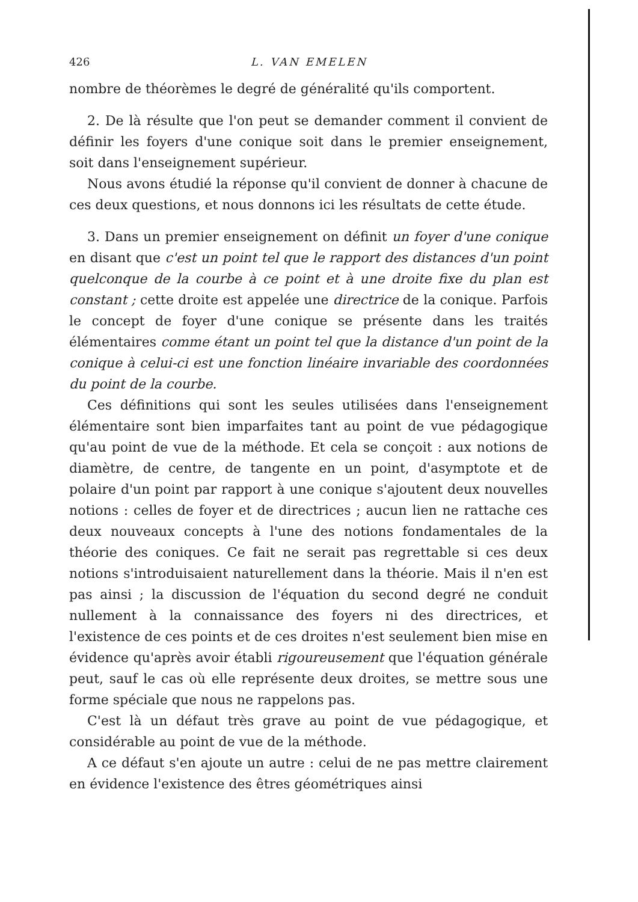426 L. VAN EMELEN
nombre de théorèmes le degré de généralité qu'ils comportent.
2. De là résulte que l'on peut se demander comment il convient de définir les foyers d'une conique soit dans le premier enseignement, soit dans l'enseignement supérieur.
Nous avons étudié la réponse qu'il convient de donner à chacune de ces deux questions, et nous donnons ici les résultats de cette étude.
3. Dans un premier enseignement on définit un foyer d'une conique en disant que c'est un point tel que le rapport des distances d'un point quelconque de la courbe à ce point et à une droite fixe du plan est constant ; cette droite est appelée une directrice de la conique. Parfois le concept de foyer d'une conique se présente dans les traités élémentaires comme étant un point tel que la distance d'un point de la conique à celui-ci est une fonction linéaire invariable des coordonnées du point de la courbe.
Ces définitions qui sont les seules utilisées dans l'enseignement élémentaire sont bien imparfaites tant au point de vue pédagogique qu'au point de vue de la méthode. Et cela se conçoit : aux notions de diamètre, de centre, de tangente en un point, d'asymptote et de polaire d'un point par rapport à une conique s'ajoutent deux nouvelles notions : celles de foyer et de directrices ; aucun lien ne rattache ces deux nouveaux concepts à l'une des notions fondamentales de la théorie des coniques. Ce fait ne serait pas regrettable si ces deux notions s'introduisaient naturellement dans la théorie. Mais il n'en est pas ainsi ; la discussion de l'équation du second degré ne conduit nullement à la connaissance des foyers ni des directrices, et l'existence de ces points et de ces droites n'est seulement bien mise en évidence qu'après avoir établi rigoureusement que l'équation générale peut, sauf le cas où elle représente deux droites, se mettre sous une forme spéciale que nous ne rappelons pas.
C'est là un défaut très grave au point de vue pédagogique, et considérable au point de vue de la méthode.
A ce défaut s'en ajoute un autre : celui de ne pas mettre clairement en évidence l'existence des êtres géométriques ainsi